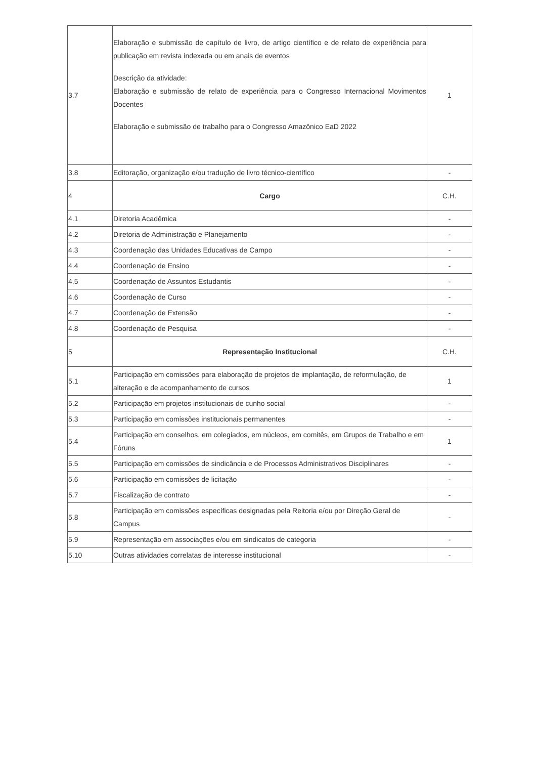| 3.7 | Elaboração e submissão de capítulo de livro, de artigo científico e de relato de experiência para publicação em revista indexada ou em anais de eventos Descrição da atividade: Elaboração e submissão de relato de experiência para o Congresso Internacional Movimentos Docentes Elaboração e submissão de trabalho para o Congresso Amazônico EaD 2022 | 1 |
| 3.8 | Editoração, organização e/ou tradução de livro técnico-científico | - |
| 4 | Cargo | C.H. |
| 4.1 | Diretoria Acadêmica | - |
| 4.2 | Diretoria de Administração e Planejamento | - |
| 4.3 | Coordenação das Unidades Educativas de Campo | - |
| 4.4 | Coordenação de Ensino | - |
| 4.5 | Coordenação de Assuntos Estudantis | - |
| 4.6 | Coordenação de Curso | - |
| 4.7 | Coordenação de Extensão | - |
| 4.8 | Coordenação de Pesquisa | - |
| 5 | Representação Institucional | C.H. |
| 5.1 | Participação em comissões para elaboração de projetos de implantação, de reformulação, de alteração e de acompanhamento de cursos | 1 |
| 5.2 | Participação em projetos institucionais de cunho social | - |
| 5.3 | Participação em comissões institucionais permanentes | - |
| 5.4 | Participação em conselhos, em colegiados, em núcleos, em comitês, em Grupos de Trabalho e em Fóruns | 1 |
| 5.5 | Participação em comissões de sindicância e de Processos Administrativos Disciplinares | - |
| 5.6 | Participação em comissões de licitação | - |
| 5.7 | Fiscalização de contrato | - |
| 5.8 | Participação em comissões específicas designadas pela Reitoria e/ou por Direção Geral de Campus | - |
| 5.9 | Representação em associações e/ou em sindicatos de categoria | - |
| 5.10 | Outras atividades correlatas de interesse institucional | - |